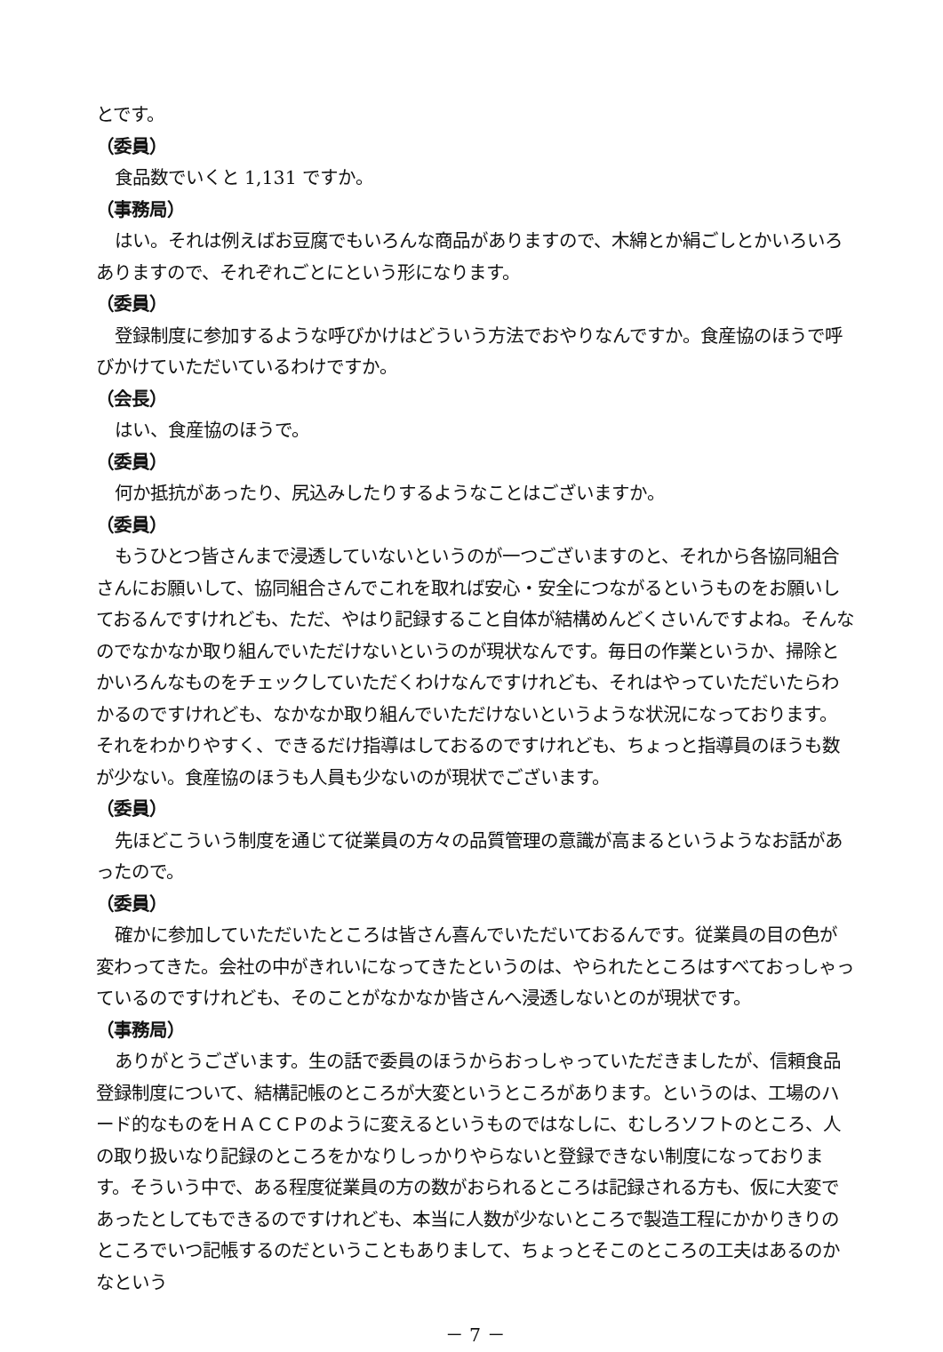とです。
（委員）
食品数でいくと 1,131 ですか。
（事務局）
はい。それは例えばお豆腐でもいろんな商品がありますので、木綿とか絹ごしとかいろいろありますので、それぞれごとにという形になります。
（委員）
登録制度に参加するような呼びかけはどういう方法でおやりなんですか。食産協のほうで呼びかけていただいているわけですか。
（会長）
はい、食産協のほうで。
（委員）
何か抵抗があったり、尻込みしたりするようなことはございますか。
（委員）
もうひとつ皆さんまで浸透していないというのが一つございますのと、それから各協同組合さんにお願いして、協同組合さんでこれを取れば安心・安全につながるというものをお願いしておるんですけれども、ただ、やはり記録すること自体が結構めんどくさいんですよね。そんなのでなかなか取り組んでいただけないというのが現状なんです。毎日の作業というか、掃除とかいろんなものをチェックしていただくわけなんですけれども、それはやっていただいたらわかるのですけれども、なかなか取り組んでいただけないというような状況になっております。それをわかりやすく、できるだけ指導はしておるのですけれども、ちょっと指導員のほうも数が少ない。食産協のほうも人員も少ないのが現状でございます。
（委員）
先ほどこういう制度を通じて従業員の方々の品質管理の意識が高まるというようなお話があったので。
（委員）
確かに参加していただいたところは皆さん喜んでいただいておるんです。従業員の目の色が変わってきた。会社の中がきれいになってきたというのは、やられたところはすべておっしゃっているのですけれども、そのことがなかなか皆さんへ浸透しないとのが現状です。
（事務局）
ありがとうございます。生の話で委員のほうからおっしゃっていただきましたが、信頼食品登録制度について、結構記帳のところが大変というところがあります。というのは、工場のハード的なものをＨＡＣＣＰのように変えるというものではなしに、むしろソフトのところ、人の取り扱いなり記録のところをかなりしっかりやらないと登録できない制度になっております。そういう中で、ある程度従業員の方の数がおられるところは記録される方も、仮に大変であったとしてもできるのですけれども、本当に人数が少ないところで製造工程にかかりきりのところでいつ記帳するのだということもありまして、ちょっとそこのところの工夫はあるのかなという
－ 7 －